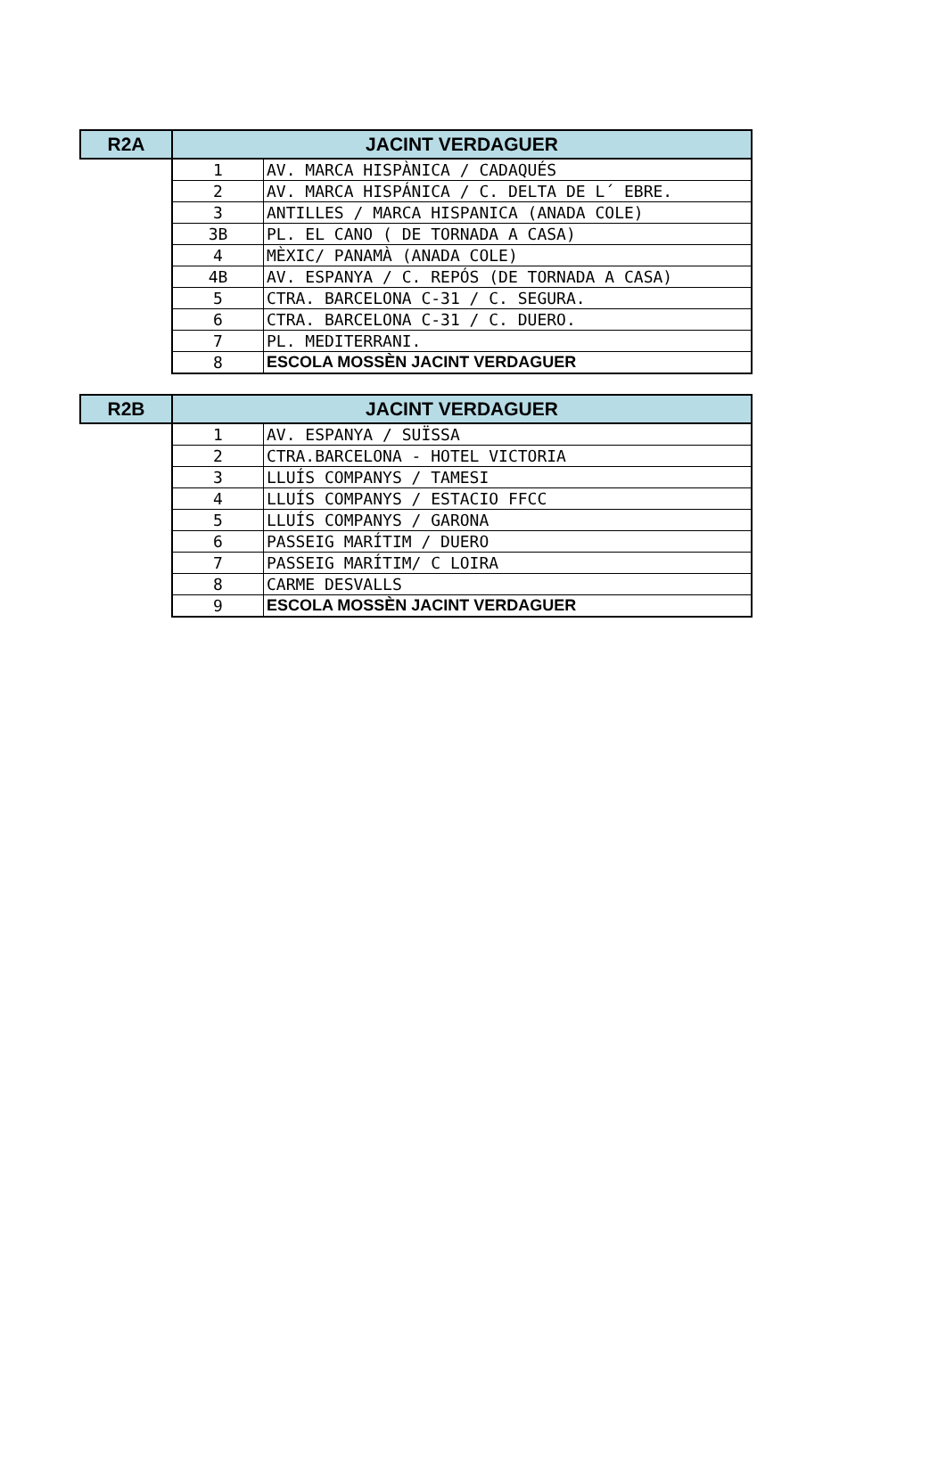| R2A | JACINT VERDAGUER | |
| --- | --- | --- |
| | 1 | AV. MARCA HISPÀNICA / CADAQUÉS |
| | 2 | AV. MARCA HISPÁNICA / C. DELTA DE L´ EBRE. |
| | 3 | ANTILLES / MARCA HISPANICA (ANADA COLE) |
| | 3B | PL. EL CANO ( DE TORNADA A CASA) |
| | 4 | MÈXIC/ PANAMÀ (ANADA COLE) |
| | 4B | AV. ESPANYA / C. REPÓS (DE TORNADA A CASA) |
| | 5 | CTRA. BARCELONA C-31 / C. SEGURA. |
| | 6 | CTRA. BARCELONA C-31 / C. DUERO. |
| | 7 | PL. MEDITERRANI. |
| | 8 | ESCOLA MOSSÈN JACINT VERDAGUER |
| R2B | JACINT VERDAGUER | |
| --- | --- | --- |
| | 1 | AV. ESPANYA / SUÏSSA |
| | 2 | CTRA.BARCELONA - HOTEL VICTORIA |
| | 3 | LLUÍS COMPANYS / TAMESI |
| | 4 | LLUÍS COMPANYS / ESTACIO FFCC |
| | 5 | LLUÍS COMPANYS / GARONA |
| | 6 | PASSEIG MARÍTIM / DUERO |
| | 7 | PASSEIG MARÍTIM/ C LOIRA |
| | 8 | CARME DESVALLS |
| | 9 | ESCOLA MOSSÈN JACINT VERDAGUER |